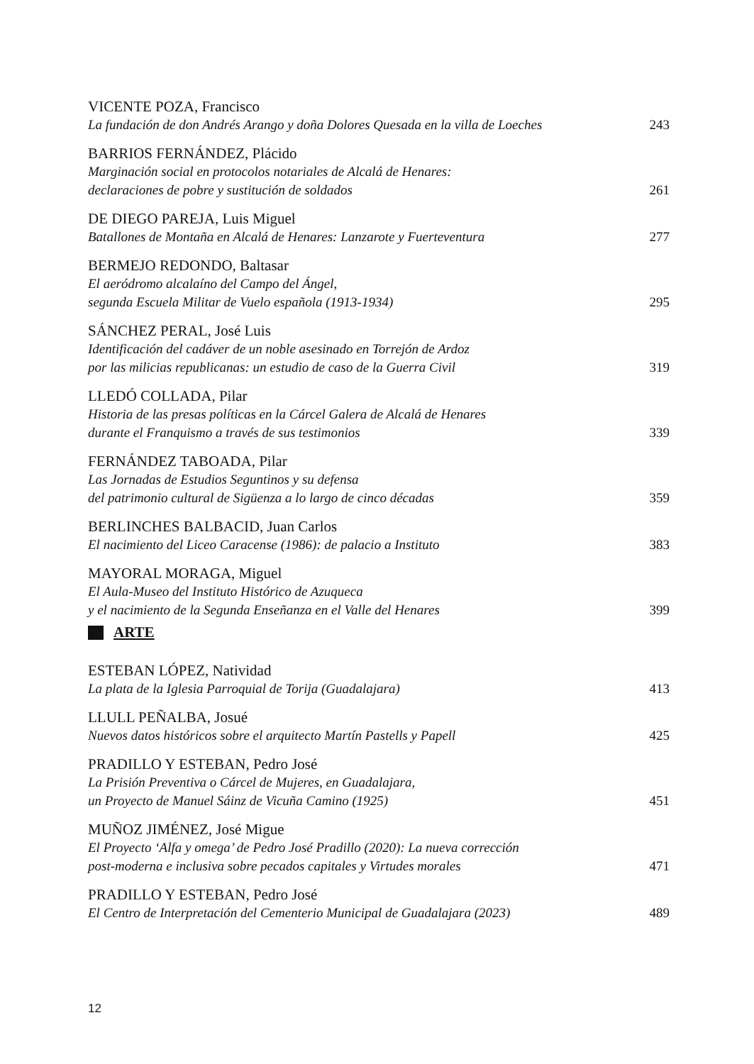VICENTE POZA, Francisco
La fundación de don Andrés Arango y doña Dolores Quesada en la villa de Loeches 243
BARRIOS FERNÁNDEZ, Plácido
Marginación social en protocolos notariales de Alcalá de Henares:
declaraciones de pobre y sustitución de soldados 261
DE DIEGO PAREJA, Luis Miguel
Batallones de Montaña en Alcalá de Henares: Lanzarote y Fuerteventura 277
BERMEJO REDONDO, Baltasar
El aeródromo alcalaíno del Campo del Ángel,
segunda Escuela Militar de Vuelo española (1913-1934) 295
SÁNCHEZ PERAL, José Luis
Identificación del cadáver de un noble asesinado en Torrejón de Ardoz
por las milicias republicanas: un estudio de caso de la Guerra Civil 319
LLEDÓ COLLADA, Pilar
Historia de las presas políticas en la Cárcel Galera de Alcalá de Henares
durante el Franquismo a través de sus testimonios 339
FERNÁNDEZ TABOADA, Pilar
Las Jornadas de Estudios Seguntinos y su defensa
del patrimonio cultural de Sigüenza a lo largo de cinco décadas 359
BERLINCHES BALBACID, Juan Carlos
El nacimiento del Liceo Caracense (1986): de palacio a Instituto 383
MAYORAL MORAGA, Miguel
El Aula-Museo del Instituto Histórico de Azuqueca
y el nacimiento de la Segunda Enseñanza en el Valle del Henares 399
ARTE
ESTEBAN LÓPEZ, Natividad
La plata de la Iglesia Parroquial de Torija (Guadalajara) 413
LLULL PEÑALBA, Josué
Nuevos datos históricos sobre el arquitecto Martín Pastells y Papell 425
PRADILLO Y ESTEBAN, Pedro José
La Prisión Preventiva o Cárcel de Mujeres, en Guadalajara,
un Proyecto de Manuel Sáinz de Vicuña Camino (1925) 451
MUÑOZ JIMÉNEZ, José Migue
El Proyecto ‘Alfa y omega’ de Pedro José Pradillo (2020): La nueva corrección
post-moderna e inclusiva sobre pecados capitales y Virtudes morales 471
PRADILLO Y ESTEBAN, Pedro José
El Centro de Interpretación del Cementerio Municipal de Guadalajara (2023) 489
12